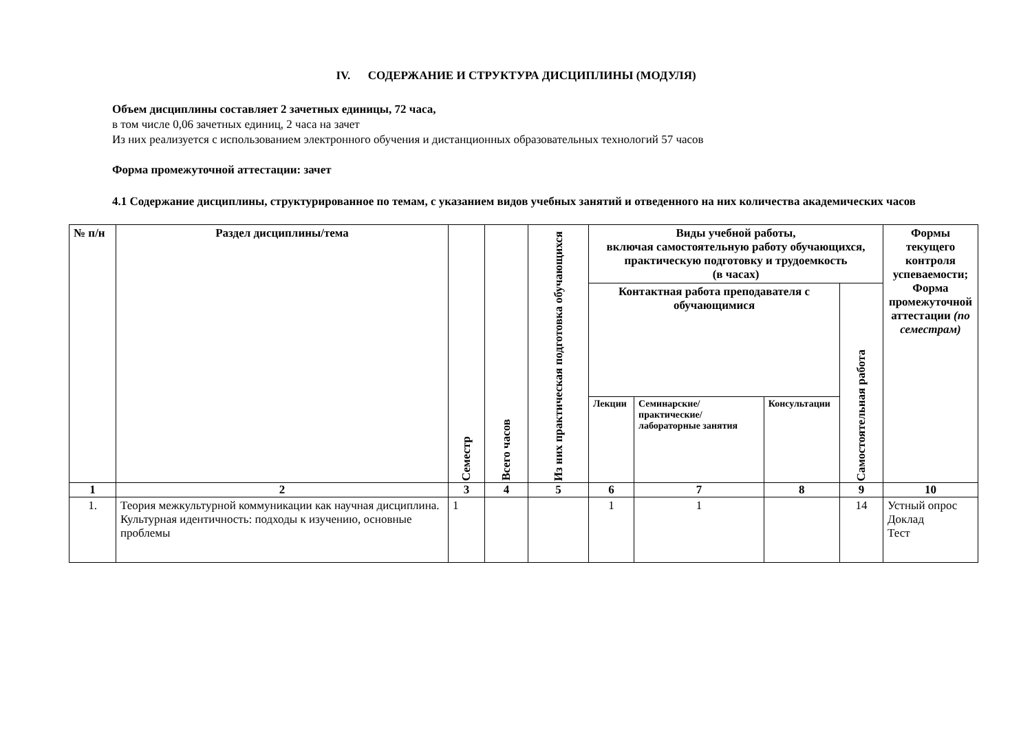IV. СОДЕРЖАНИЕ И СТРУКТУРА ДИСЦИПЛИНЫ (МОДУЛЯ)
Объем дисциплины составляет 2 зачетных единицы, 72 часа,
в том числе 0,06 зачетных единиц, 2 часа на зачет
Из них реализуется с использованием электронного обучения и дистанционных образовательных технологий 57 часов
Форма промежуточной аттестации: зачет
4.1 Содержание дисциплины, структурированное по темам, с указанием видов учебных занятий и отведенного на них количества академических часов
| № п/н | Раздел дисциплины/тема | Семестр | Всего часов | Из них практическая подготовка обучающихся | Виды учебной работы, включая самостоятельную работу обучающихся, практическую подготовку и трудоемкость (в часах) | | | | Формы текущего контроля успеваемости; Форма промежуточной аттестации (по семестрам) |
| --- | --- | --- | --- | --- | --- | --- | --- | --- | --- |
| | | | | | Контактная работа преподавателя с обучающимися | | | Самостоятельная работа | |
| | | | | | Лекции | Семинарские/ практические/ лабораторные занятия | Консультации | | |
| 1 | 2 | 3 | 4 | 5 | 6 | 7 | 8 | 9 | 10 |
| 1. | Теория межкультурной коммуникации как научная дисциплина. Культурная идентичность: подходы к изучению, основные проблемы | 1 | | | 1 | 1 | | 14 | Устный опрос Доклад Тест |